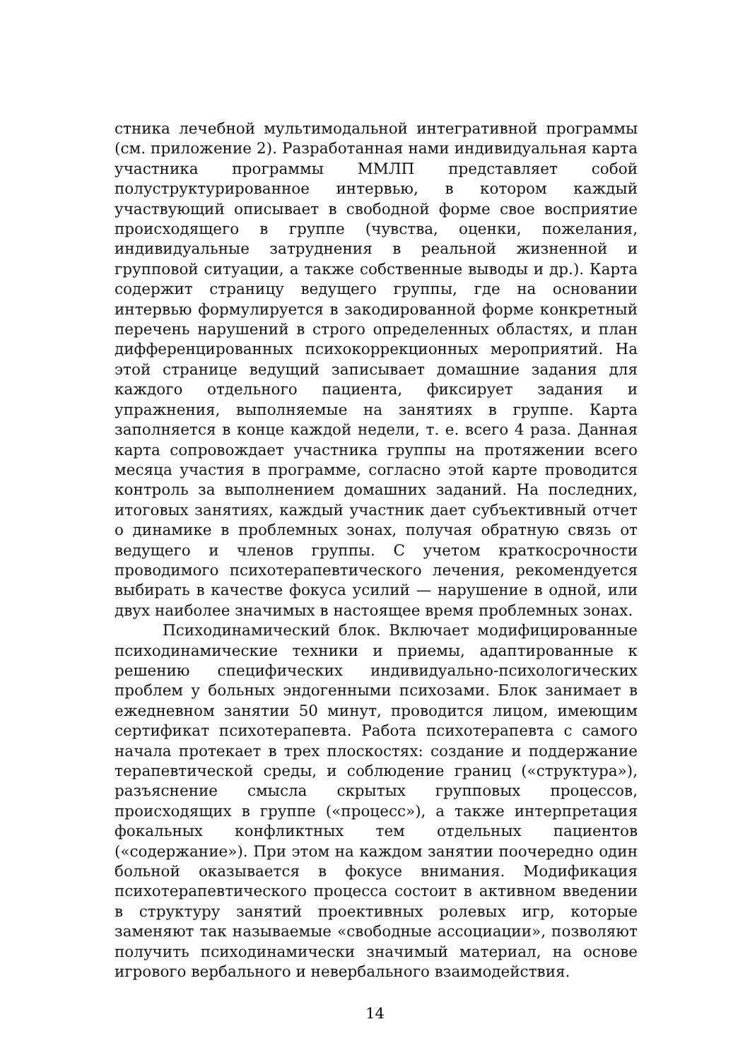стника лечебной мультимодальной интегративной программы (см. приложение 2). Разработанная нами индивидуальная карта участника программы ММЛП представляет собой полуструктурированное интервью, в котором каждый участвующий описывает в свободной форме свое восприятие происходящего в группе (чувства, оценки, пожелания, индивидуальные затруднения в реальной жизненной и групповой ситуации, а также собственные выводы и др.). Карта содержит страницу ведущего группы, где на основании интервью формулируется в закодированной форме конкретный перечень нарушений в строго определенных областях, и план дифференцированных психокоррекционных мероприятий. На этой странице ведущий записывает домашние задания для каждого отдельного пациента, фиксирует задания и упражнения, выполняемые на занятиях в группе. Карта заполняется в конце каждой недели, т. е. всего 4 раза. Данная карта сопровождает участника группы на протяжении всего месяца участия в программе, согласно этой карте проводится контроль за выполнением домашних заданий. На последних, итоговых занятиях, каждый участник дает субъективный отчет о динамике в проблемных зонах, получая обратную связь от ведущего и членов группы. С учетом краткосрочности проводимого психотерапевтического лечения, рекомендуется выбирать в качестве фокуса усилий — нарушение в одной, или двух наиболее значимых в настоящее время проблемных зонах.
Психодинамический блок. Включает модифицированные психодинамические техники и приемы, адаптированные к решению специфических индивидуально-психологических проблем у больных эндогенными психозами. Блок занимает в ежедневном занятии 50 минут, проводится лицом, имеющим сертификат психотерапевта. Работа психотерапевта с самого начала протекает в трех плоскостях: создание и поддержание терапевтической среды, и соблюдение границ («структура»), разъяснение смысла скрытых групповых процессов, происходящих в группе («процесс»), а также интерпретация фокальных конфликтных тем отдельных пациентов («содержание»). При этом на каждом занятии поочередно один больной оказывается в фокусе внимания. Модификация психотерапевтического процесса состоит в активном введении в структуру занятий проективных ролевых игр, которые заменяют так называемые «свободные ассоциации», позволяют получить психодинамически значимый материал, на основе игрового вербального и невербального взаимодействия.
14